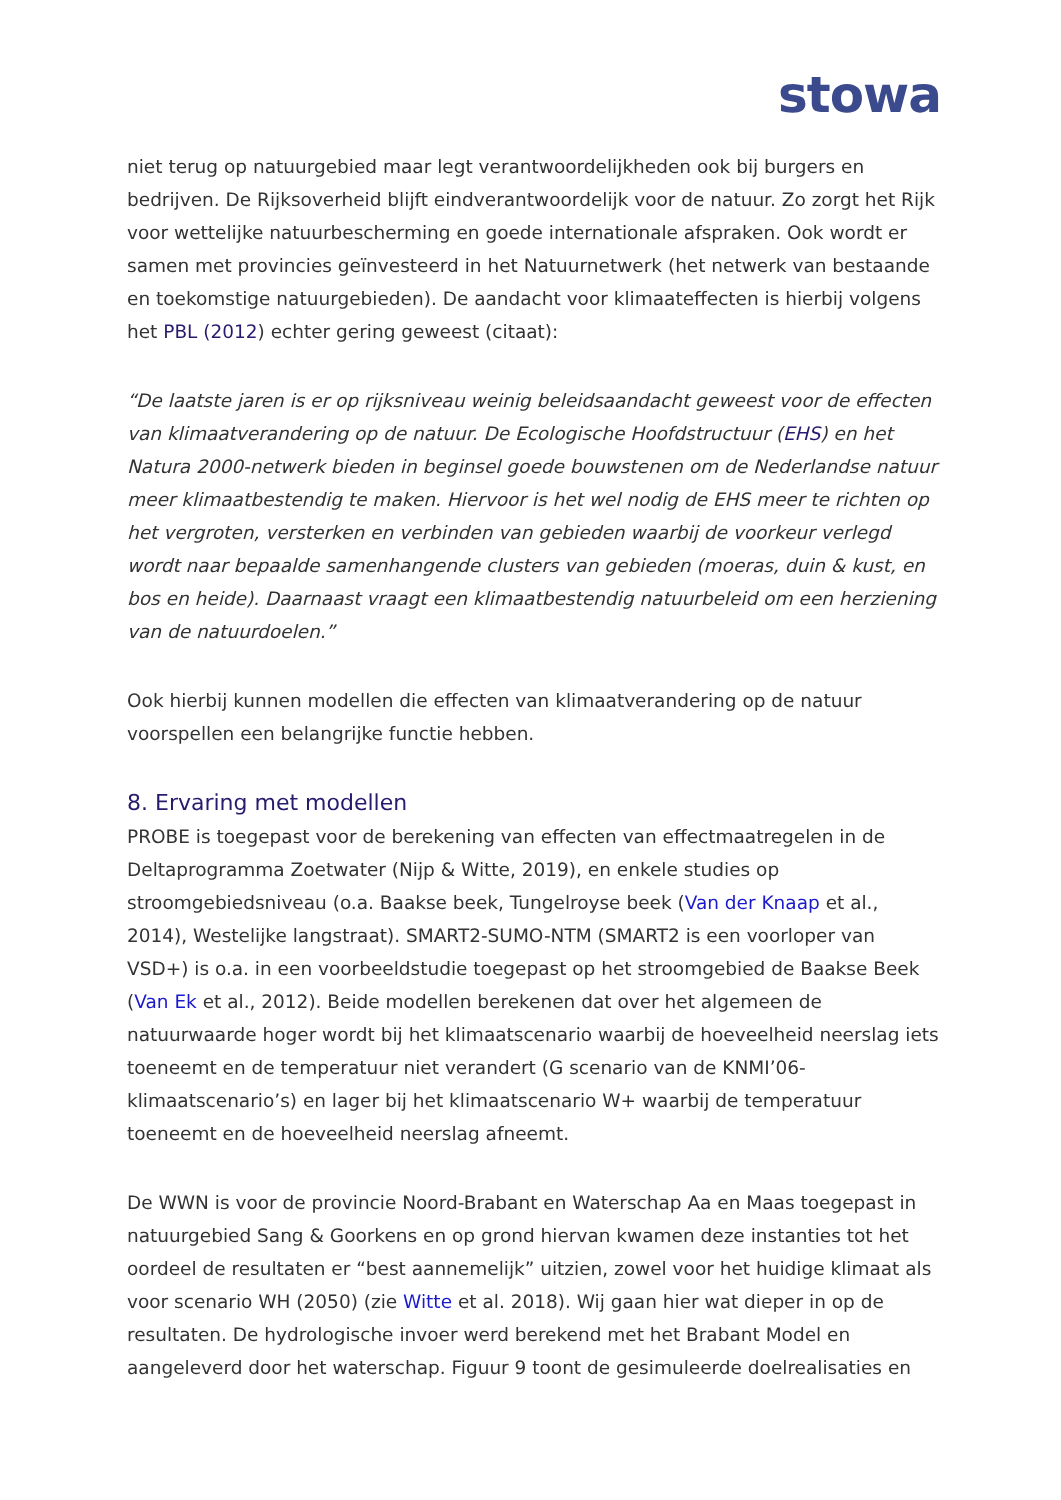stowa
niet terug op natuurgebied maar legt verantwoordelijkheden ook bij burgers en bedrijven. De Rijksoverheid blijft eindverantwoordelijk voor de natuur. Zo zorgt het Rijk voor wettelijke natuurbescherming en goede internationale afspraken. Ook wordt er samen met provincies geïnvesteerd in het Natuurnetwerk (het netwerk van bestaande en toekomstige natuurgebieden). De aandacht voor klimaateffecten is hierbij volgens het PBL (2012) echter gering geweest (citaat):
“De laatste jaren is er op rijksniveau weinig beleidsaandacht geweest voor de effecten van klimaatverandering op de natuur. De Ecologische Hoofdstructuur (EHS) en het Natura 2000-netwerk bieden in beginsel goede bouwstenen om de Nederlandse natuur meer klimaatbestendig te maken. Hiervoor is het wel nodig de EHS meer te richten op het vergroten, versterken en verbinden van gebieden waarbij de voorkeur verlegd wordt naar bepaalde samenhangende clusters van gebieden (moeras, duin & kust, en bos en heide). Daarnaast vraagt een klimaatbestendig natuurbeleid om een herziening van de natuurdoelen.”
Ook hierbij kunnen modellen die effecten van klimaatverandering op de natuur voorspellen een belangrijke functie hebben.
8. Ervaring met modellen
PROBE is toegepast voor de berekening van effecten van effectmaatregelen in de Deltaprogramma Zoetwater (Nijp & Witte, 2019), en enkele studies op stroomgebiedsniveau (o.a. Baakse beek, Tungelroyse beek (Van der Knaap et al., 2014), Westelijke langstraat). SMART2-SUMO-NTM (SMART2 is een voorloper van VSD+) is o.a. in een voorbeeldstudie toegepast op het stroomgebied de Baakse Beek (Van Ek et al., 2012). Beide modellen berekenen dat over het algemeen de natuurwaarde hoger wordt bij het klimaatscenario waarbij de hoeveelheid neerslag iets toeneemt en de temperatuur niet verandert (G scenario van de KNMI’06-klimaatscenario’s) en lager bij het klimaatscenario W+ waarbij de temperatuur toeneemt en de hoeveelheid neerslag afneemt.
De WWN is voor de provincie Noord-Brabant en Waterschap Aa en Maas toegepast in natuurgebied Sang & Goorkens en op grond hiervan kwamen deze instanties tot het oordeel de resultaten er “best aannemelijk” uitzien, zowel voor het huidige klimaat als voor scenario WH (2050) (zie Witte et al. 2018). Wij gaan hier wat dieper in op de resultaten. De hydrologische invoer werd berekend met het Brabant Model en aangeleverd door het waterschap. Figuur 9 toont de gesimuleerde doelrealisaties en